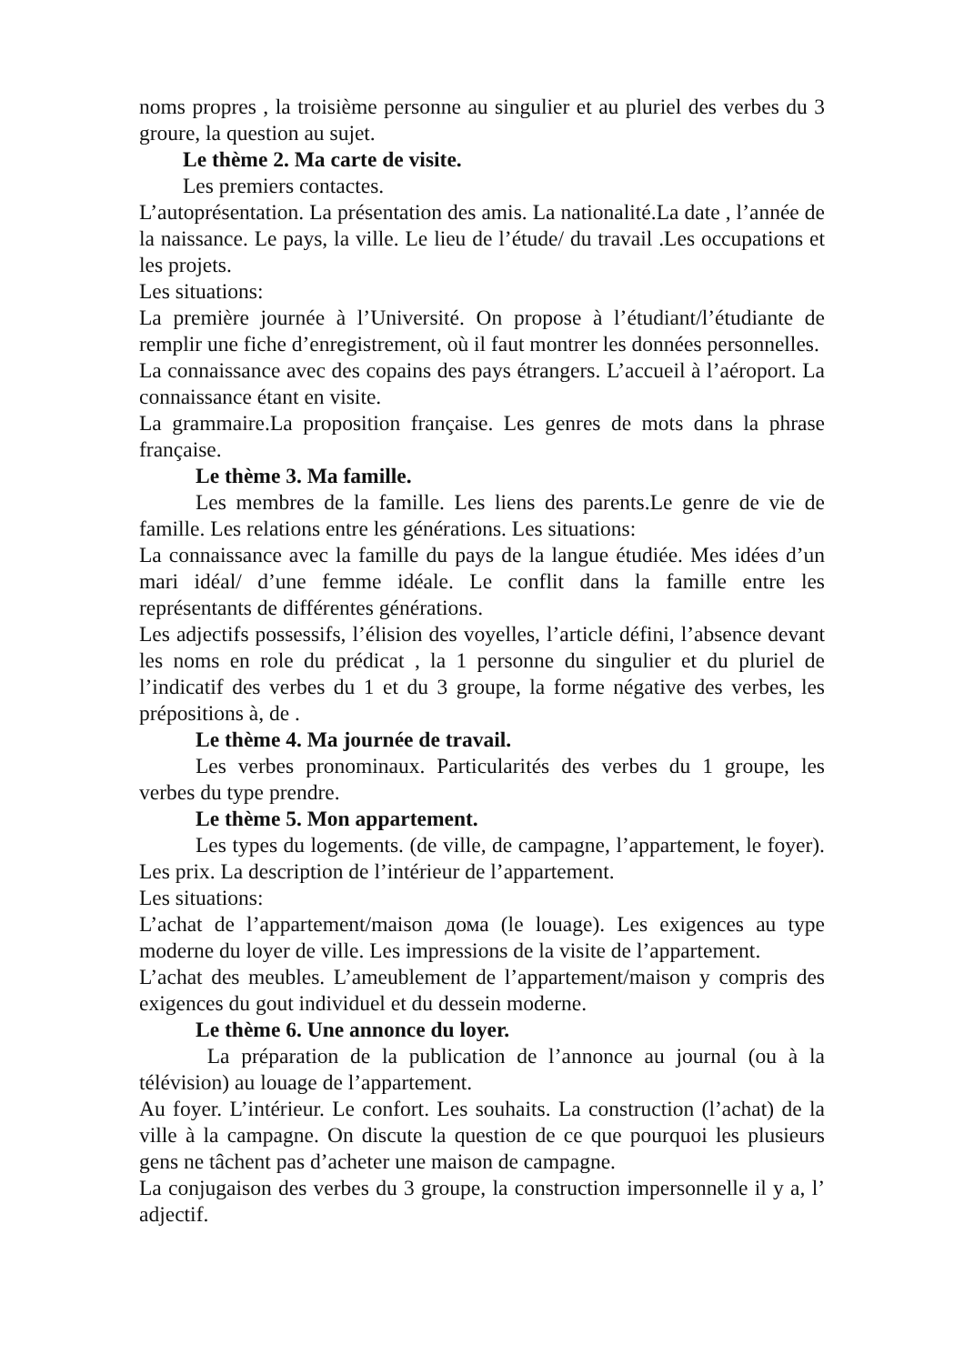noms propres , la troisième personne au singulier et au pluriel des verbes du 3 groure, la question au sujet.
Le thème 2. Ma carte de visite.
Les premiers contactes.
L’autoprésentation. La présentation des amis. La nationalité.La date , l’année de la naissance. Le pays, la ville. Le lieu de l’étude/ du travail .Les occupations et les projets.
Les situations:
La première journée à l’Université. On propose à l’étudiant/l’étudiante de remplir une fiche d’enregistrement, où il faut montrer les données personnelles.
La connaissance avec des copains des pays étrangers. L’accueil à l’aéroport. La connaissance étant en visite.
La grammaire.La proposition française. Les genres de mots dans la phrase française.
Le thème 3. Ma famille.
Les membres de la famille. Les liens des parents.Le genre de vie de famille. Les relations entre les générations. Les situations:
La connaissance avec la famille du pays de la langue étudiée. Mes idées d’un mari idéal/ d’une femme idéale. Le conflit dans la famille entre les représentants de différentes générations.
Les adjectifs possessifs, l’élision des voyelles, l’article défini, l’absence devant les noms en role du prédicat , la 1 personne du singulier et du pluriel de l’indicatif des verbes du 1 et du 3 groupe, la forme négative des verbes, les prépositions à, de .
Le thème 4. Ma journée de travail.
Les verbes pronominaux. Particularités des verbes du 1 groupe, les verbes du type prendre.
Le thème 5. Mon appartement.
Les types du logements. (de ville, de campagne, l’appartement, le foyer). Les prix. La description de l’intérieur de l’appartement.
Les situations:
L’achat de l’appartement/maison дома (le louage). Les exigences au type moderne du loyer de ville. Les impressions de la visite de l’appartement.
L’achat des meubles. L’ameublement de l’appartement/maison y compris des exigences du gout individuel et du dessein moderne.
Le thème 6. Une annonce du loyer.
La préparation de la publication de l’annonce au journal (ou à la télévision) au louage de l’appartement.
Au foyer. L’intérieur. Le confort. Les souhaits. La construction (l’achat) de la ville à la campagne. On discute la question de ce que pourquoi les plusieurs gens ne tâchent pas d’acheter une maison de campagne.
La conjugaison des verbes du 3 groupe, la construction impersonnelle il y a, l’ adjectif.